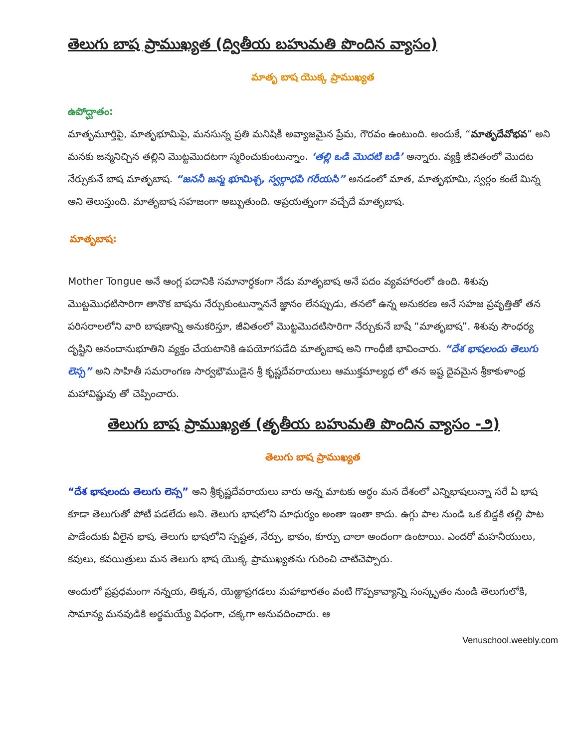తెలుగు బాష ప్రాముఖ్యత (ద్వితీయ బహుమతి పొందిన వ్యాసం)
మాతృ బాష యొక్క ప్రాముఖ్యత
ఉపోద్ఘాతం:
మాతృమూర్తిపై, మాతృభూమిపై, మనసున్న ప్రతి మనిషికీ అవ్యాజమైన ప్రేమ, గౌరవం ఉంటుంది. అందుకే, “మాతృదేవోభవ” అని మనకు జన్మనిచ్చిన తల్లిని మొట్టమొదటగా స్మరించుకుంటున్నాం. ‘తల్లి ఒడి మొదటి బడి’ అన్నారు. వ్యక్తి జీవితంలో మొదట నేర్చుకునే బాష మాతృబాష. “జననీ జన్మ భూమిశ్చ, స్వర్గాధపి గరీయసి” అనడంలో మాత, మాతృభూమి, స్వర్గం కంటే మిన్న అని తెలుస్తుంది. మాతృబాష సహజంగా అబ్బుతుంది. అప్రయత్నంగా వచ్చేదే మాతృబాష.
మాతృబాష:
Mother Tongue అనే ఆంగ్ల పదానికి సమానార్ధకంగా నేడు మాతృబాష అనే పదం వ్యవహారంలో ఉంది. శిశువు మొట్టమొధటిసారిగా తానొక బాషను నేర్చుకుంటున్నాననే జ్ఞానం లేనప్పుడు, తనలో ఉన్న అనుకరణ అనే సహజ ప్రవృత్తితో తన పరిసరాలలోని వారి బాషణాన్ని అనుకరిస్తూ, జీవితంలో మొట్టమొదటిసారిగా నేర్చుకునే బాషే “మాతృబాష”. శిశువు సౌంధర్య దృష్టిని ఆనందానుభూతిని వ్యక్తం చేయటానికి ఉపయోగపడేది మాతృబాష అని గాంధీజీ భావించారు. “దేశ భాషలందు తెలుగు లెస్స” అని సాహితీ సమరాంగణ సార్వభౌముడైన శ్రీ కృష్ణదేవరాయులు ఆముక్తమాల్యధ లో తన ఇష్ట దైవమైన శ్రీకాకుళాంధ్ర మహావిష్ణువు తో చెప్పించారు.
తెలుగు బాష ప్రాముఖ్యత (తృతీయ బహుమతి పొందిన వ్యాసం -౨)
తెలుగు బాష ప్రాముఖ్యత
“దేశ భాషలందు తెలుగు లెస్స” అని శ్రీకృష్ణదేవరాయలు వారు అన్న మాటకు అర్ధం మన దేశంలో ఎన్నిభాషలున్నా సరే ఏ భాష కూడా తెలుగుతో పోటీ పడలేదు అని. తెలుగు భాషలోని మాధుర్యం అంతా ఇంతా కాదు. ఉగ్గు పాల నుండి ఒక బిడ్డకి తల్లి పాట పాడేందుకు వీలైన భాష. తెలుగు భాషలోని స్పష్టత, నేర్పు, భావం, కూర్పు చాలా అందంగా ఉంటాయి. ఎందరో మహనీయులు, కవులు, కవయిత్రులు మన తెలుగు భాష యొక్క ప్రాముఖ్యతను గురించి చాటిచెప్పారు.
అందులో ప్రప్రధమంగా నన్నయ, తిక్కన, యెఱ్ఱాప్రగడలు మహాభారతం వంటి గొప్పకావ్యాన్ని సంస్కృతం నుండి తెలుగులోకి, సామాన్య మనవుడికి అర్థమయ్యే విధంగా, చక్కగా అనువదించారు. ఆ
Venuschool.weebly.com